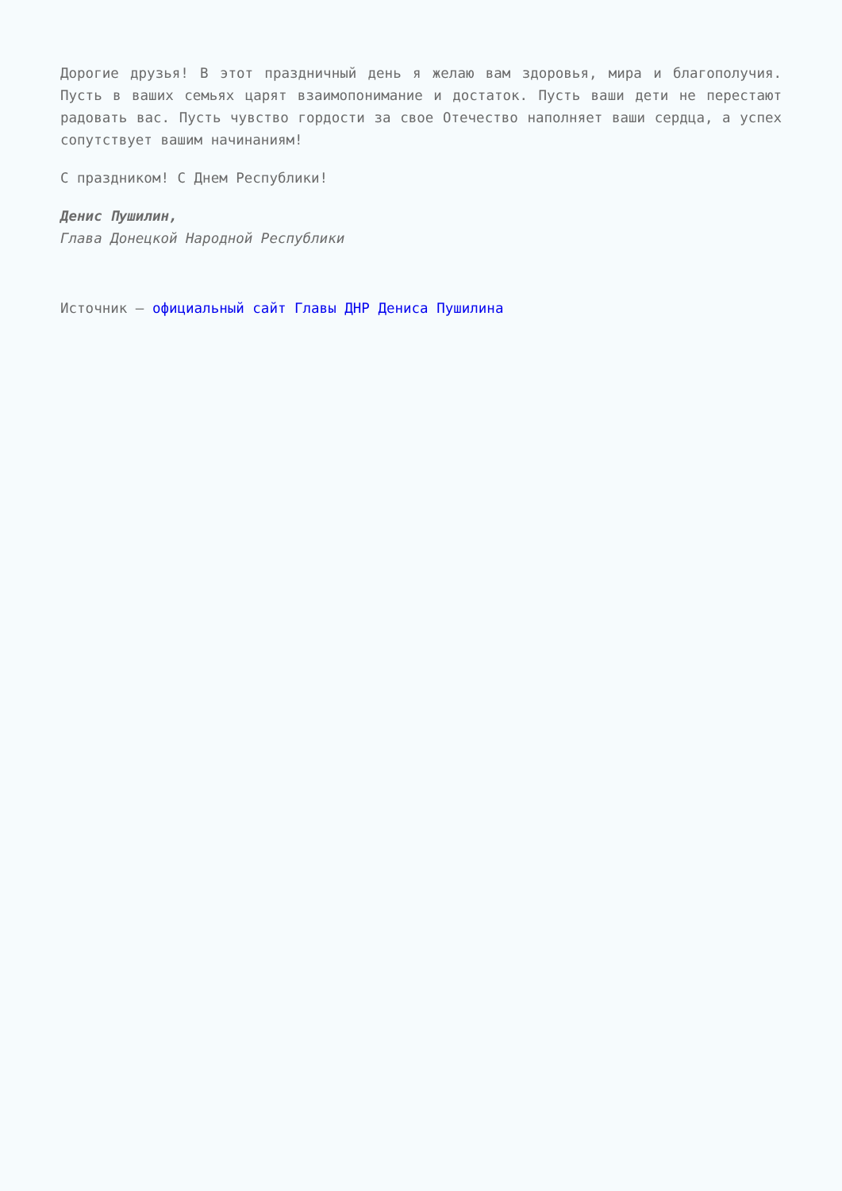Дорогие друзья! В этот праздничный день я желаю вам здоровья, мира и благополучия. Пусть в ваших семьях царят взаимопонимание и достаток. Пусть ваши дети не перестают радовать вас. Пусть чувство гордости за свое Отечество наполняет ваши сердца, а успех сопутствует вашим начинаниям!
С праздником! С Днем Республики!
Денис Пушилин,
Глава Донецкой Народной Республики
Источник – официальный сайт Главы ДНР Дениса Пушилина